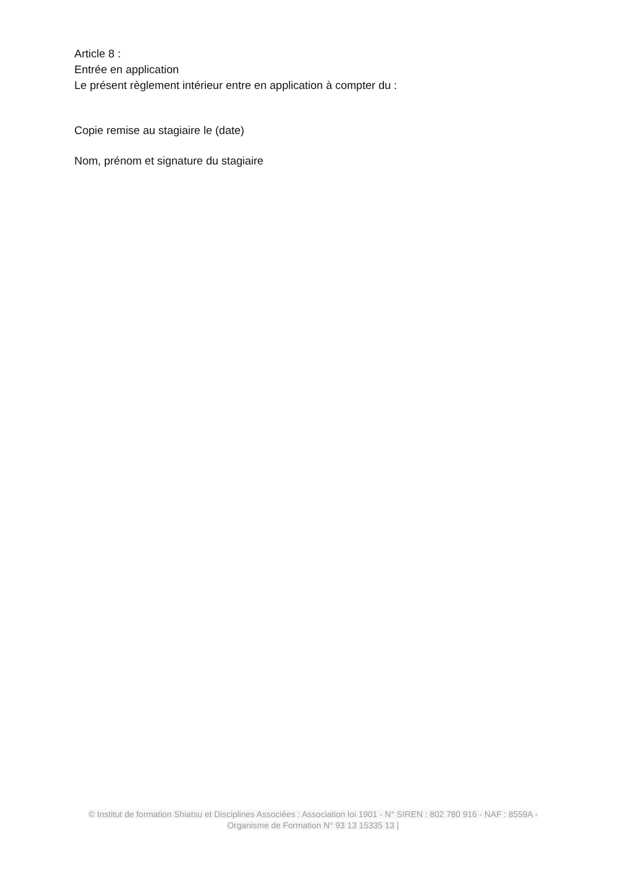Article 8 :
Entrée en application
Le présent règlement intérieur entre en application à compter du :
Copie remise au stagiaire le (date)
Nom, prénom et signature du stagiaire
© Institut de formation Shiatsu et Disciplines Associées : Association loi 1901 - N° SIREN : 802 780 916 - NAF : 8559A - Organisme de Formation N° 93 13 15335 13 |